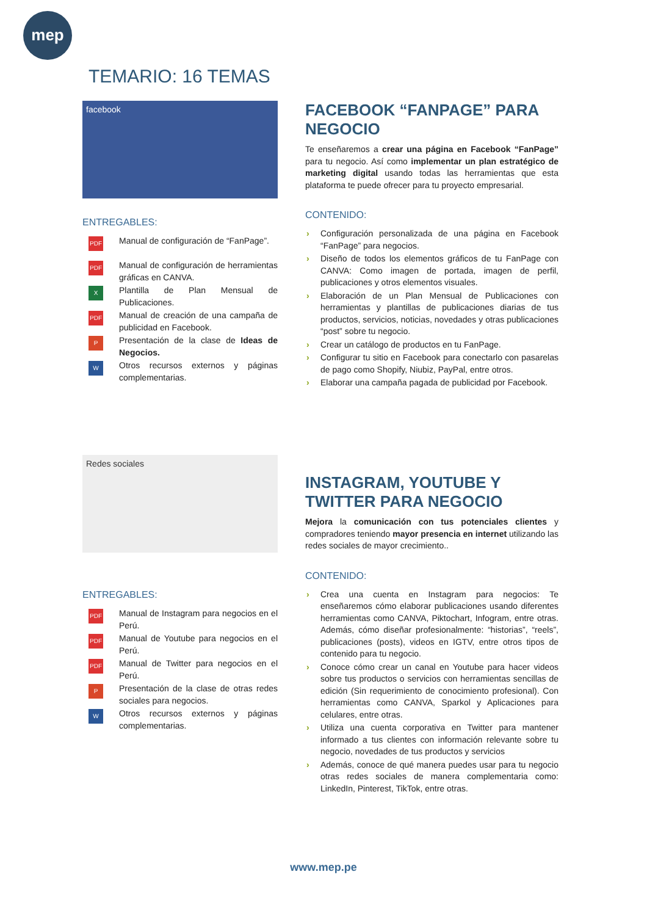mep
TEMARIO: 16 TEMAS
facebook
ENTREGABLES:
PDF Manual de configuración de “FanPage”.
PDF Manual de configuración de herramientas gráficas en CANVA.
X Plantilla de Plan Mensual de Publicaciones.
PDF Manual de creación de una campaña de publicidad en Facebook.
P Presentación de la clase de Ideas de Negocios.
W Otros recursos externos y páginas complementarias.
FACEBOOK “FANPAGE” PARA NEGOCIO
Te enseñaremos a crear una página en Facebook “FanPage” para tu negocio. Así como implementar un plan estratégico de marketing digital usando todas las herramientas que esta plataforma te puede ofrecer para tu proyecto empresarial.
CONTENIDO:
› Configuración personalizada de una página en Facebook “FanPage” para negocios.
› Diseño de todos los elementos gráficos de tu FanPage con CANVA: Como imagen de portada, imagen de perfil, publicaciones y otros elementos visuales.
› Elaboración de un Plan Mensual de Publicaciones con herramientas y plantillas de publicaciones diarias de tus productos, servicios, noticias, novedades y otras publicaciones “post” sobre tu negocio.
› Crear un catálogo de productos en tu FanPage.
› Configurar tu sitio en Facebook para conectarlo con pasarelas de pago como Shopify, Niubiz, PayPal, entre otros.
› Elaborar una campaña pagada de publicidad por Facebook.
Redes sociales
ENTREGABLES:
PDF Manual de Instagram para negocios en el Perú.
PDF Manual de Youtube para negocios en el Perú.
PDF Manual de Twitter para negocios en el Perú.
P Presentación de la clase de otras redes sociales para negocios.
W Otros recursos externos y páginas complementarias.
INSTAGRAM, YOUTUBE Y TWITTER PARA NEGOCIO
Mejora la comunicación con tus potenciales clientes y compradores teniendo mayor presencia en internet utilizando las redes sociales de mayor crecimiento..
CONTENIDO:
› Crea una cuenta en Instagram para negocios: Te enseñaremos cómo elaborar publicaciones usando diferentes herramientas como CANVA, Piktochart, Infogram, entre otras. Además, cómo diseñar profesionalmente: “historias”, “reels”, publicaciones (posts), videos en IGTV, entre otros tipos de contenido para tu negocio.
› Conoce cómo crear un canal en Youtube para hacer videos sobre tus productos o servicios con herramientas sencillas de edición (Sin requerimiento de conocimiento profesional). Con herramientas como CANVA, Sparkol y Aplicaciones para celulares, entre otras.
› Utiliza una cuenta corporativa en Twitter para mantener informado a tus clientes con información relevante sobre tu negocio, novedades de tus productos y servicios
› Además, conoce de qué manera puedes usar para tu negocio otras redes sociales de manera complementaria como: LinkedIn, Pinterest, TikTok, entre otras.
www.mep.pe